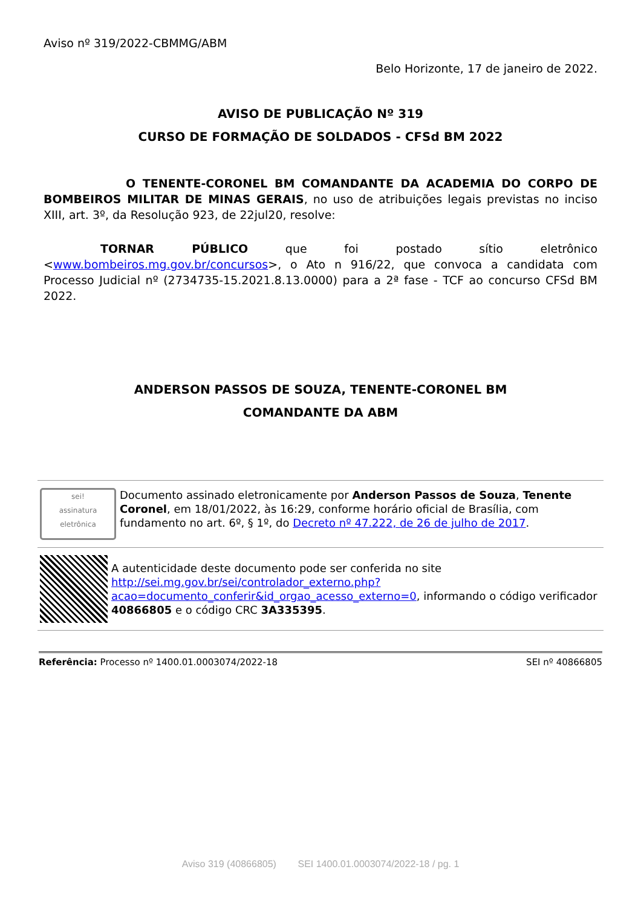Aviso nº 319/2022-CBMMG/ABM
Belo Horizonte, 17 de janeiro de 2022.
AVISO DE PUBLICAÇÃO Nº 319
CURSO DE FORMAÇÃO DE SOLDADOS - CFSd BM 2022
O TENENTE-CORONEL BM COMANDANTE DA ACADEMIA DO CORPO DE BOMBEIROS MILITAR DE MINAS GERAIS, no uso de atribuições legais previstas no inciso XIII, art. 3º, da Resolução 923, de 22jul20, resolve:
TORNAR PÚBLICO que foi postado sítio eletrônico <www.bombeiros.mg.gov.br/concursos>, o Ato n 916/22, que convoca a candidata com Processo Judicial nº (2734735-15.2021.8.13.0000) para a 2ª fase - TCF ao concurso CFSd BM 2022.
ANDERSON PASSOS DE SOUZA, TENENTE-CORONEL BM
COMANDANTE DA ABM
sei!
assinatura eletrônica
Documento assinado eletronicamente por Anderson Passos de Souza, Tenente Coronel, em 18/01/2022, às 16:29, conforme horário oficial de Brasília, com fundamento no art. 6º, § 1º, do Decreto nº 47.222, de 26 de julho de 2017.
A autenticidade deste documento pode ser conferida no site http://sei.mg.gov.br/sei/controlador_externo.php?acao=documento_conferir&id_orgao_acesso_externo=0, informando o código verificador 40866805 e o código CRC 3A335395.
Referência: Processo nº 1400.01.0003074/2022-18 SEI nº 40866805
Aviso 319 (40866805) SEI 1400.01.0003074/2022-18 / pg. 1